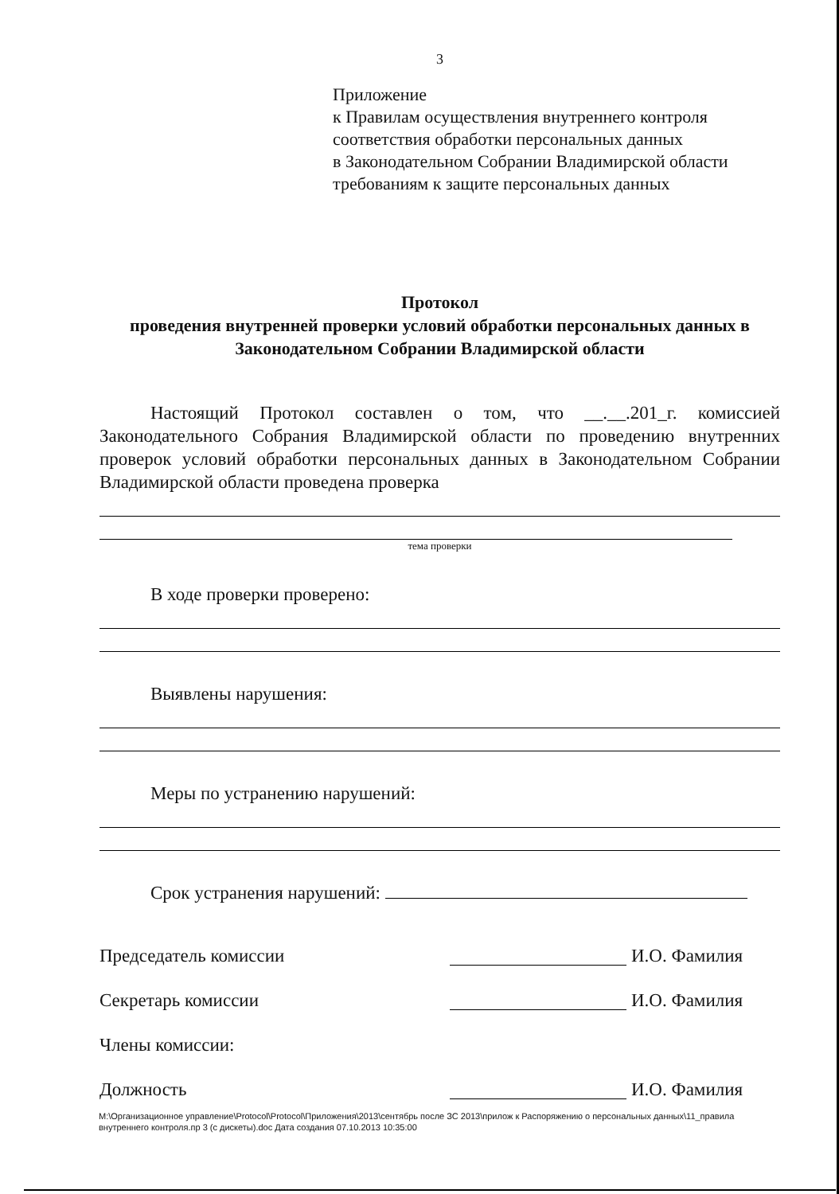3
Приложение
к Правилам осуществления внутреннего контроля
соответствия обработки персональных данных
в Законодательном Собрании Владимирской области
требованиям к защите персональных данных
Протокол
проведения внутренней проверки условий обработки персональных данных в Законодательном Собрании Владимирской области
Настоящий Протокол составлен о том, что __.__.201_г. комиссией Законодательного Собрания Владимирской области по проведению внутренних проверок условий обработки персональных данных в Законодательном Собрании Владимирской области проведена проверка
тема проверки
В ходе проверки проверено:
Выявлены нарушения:
Меры по устранению нарушений:
Срок устранения нарушений:
Председатель комиссии И.О. Фамилия
Секретарь комиссии И.О. Фамилия
Члены комиссии:
Должность И.О. Фамилия
M:\Организационное управление\Protocol\Protocol\Приложения\2013\сентябрь после ЗС 2013\прилож к Распоряжению о персональных данных\11_правила внутреннего контроля.пр 3 (с дискеты).doc Дата создания 07.10.2013 10:35:00